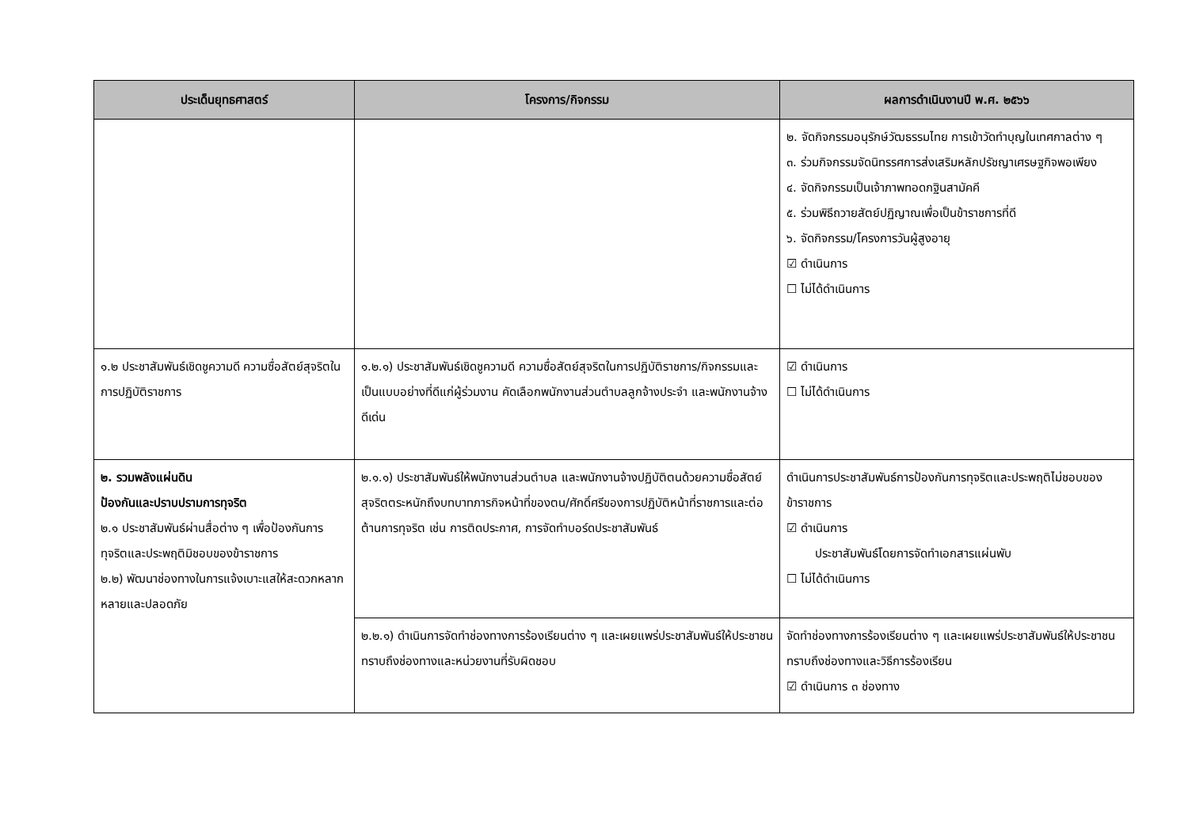| ประเด็นยุทธศาสตร์ | โครงการ/กิจกรรม | ผลการดำเนินงานปี พ.ศ. ๒๕๖๖ |
| --- | --- | --- |
| | | ๒. จัดกิจกรรมอนุรักษ์วัฒธรรมไทย การเข้าวัดทำบุญในเทศกาลต่าง ๆ ๓. ร่วมกิจกรรมจัดนิทรรศการส่งเสริมหลักปรัชญาเศรษฐกิจพอเพียง ๔. จัดกิจกรรมเป็นเจ้าภาพทอดกฐินสามัคคี ๕. ร่วมพิธีถวายสัตย์ปฏิญาณเพื่อเป็นข้าราชการที่ดี ๖. จัดกิจกรรม/โครงการวันผู้สูงอายุ ☑ ดำเนินการ ☐ ไม่ได้ดำเนินการ |
| ๑.๒ ประชาสัมพันธ์เชิดชูความดี ความซื่อสัตย์สุจริตในการปฏิบัติราชการ | ๑.๒.๑) ประชาสัมพันธ์เชิดชูความดี ความซื่อสัตย์สุจริตในการปฏิบัติราชการ/กิจกรรมและเป็นแบบอย่างที่ดีแก่ผู้ร่วมงาน คัดเลือกพนักงานส่วนตำบลลูกจ้างประจำ และพนักงานจ้างดีเด่น | ☑ ดำเนินการ ☐ ไม่ได้ดำเนินการ |
| ๒. รวมพลังแผ่นดิน ป้องกันและปราบปรามการทุจริต ๒.๑ ประชาสัมพันธ์ผ่านสื่อต่าง ๆ เพื่อป้องกันการทุจริตและประพฤติมิชอบของข้าราชการ ๒.๒) พัฒนาช่องทางในการแจ้งเบาะแสให้สะดวกหลากหลายและปลอดภัย | ๒.๑.๑) ประชาสัมพันธ์ให้พนักงานส่วนตำบล และพนักงานจ้างปฏิบัติตนด้วยความซื่อสัตย์สุจริตตระหนักถึงบทบาทภารกิจหน้าที่ของตน/ศักดิ์ศรีของการปฏิบัติหน้าที่ราชการและต่อต้านการทุจริต เช่น การติดประกาศ, การจัดทำบอร์ดประชาสัมพันธ์ | ดำเนินการประชาสัมพันธ์การป้องกันการทุจริตและประพฤติไม่ชอบของข้าราชการ ☑ ดำเนินการ ประชาสัมพันธ์โดยการจัดทำเอกสารแผ่นพับ ☐ ไม่ได้ดำเนินการ |
| | ๒.๒.๑) ดำเนินการจัดทำช่องทางการร้องเรียนต่าง ๆ และเผยแพร่ประชาสัมพันธ์ให้ประชาชนทราบถึงช่องทางและหน่วยงานที่รับผิดชอบ | จัดทำช่องทางการร้องเรียนต่าง ๆ และเผยแพร่ประชาสัมพันธ์ให้ประชาชนทราบถึงช่องทางและวิธีการร้องเรียน ☑ ดำเนินการ ๓ ช่องทาง |